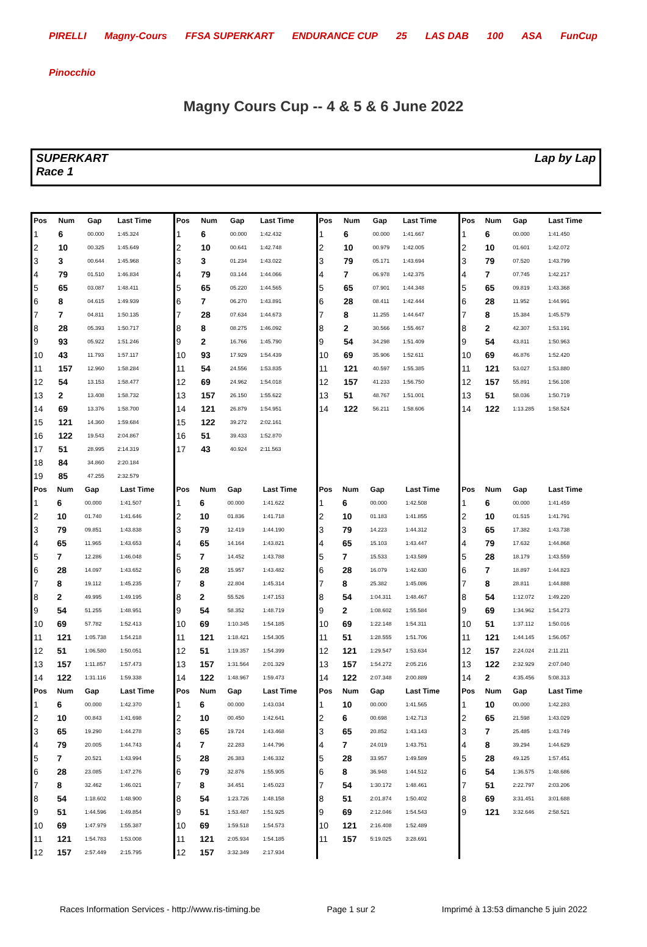PIRELLI Magny-Cours FFSA SUPERKART ENDURANCE CUP 25 LAS DAB 100 ASA FunCup Pinocchio
Magny Cours Cup -- 4 & 5 & 6 June 2022
SUPERKART
Race 1
Lap by Lap
| Pos | Num | Gap | Last Time |
| --- | --- | --- | --- |
| 1 | 6 | 00.000 | 1:45.324 |
| 2 | 10 | 00.325 | 1:45.649 |
| 3 | 3 | 00.644 | 1:45.968 |
| 4 | 79 | 01.510 | 1:46.834 |
| 5 | 65 | 03.087 | 1:48.411 |
| 6 | 8 | 04.615 | 1:49.939 |
| 7 | 7 | 04.811 | 1:50.135 |
| 8 | 28 | 05.393 | 1:50.717 |
| 9 | 93 | 05.922 | 1:51.246 |
| 10 | 43 | 11.793 | 1:57.117 |
| 11 | 157 | 12.960 | 1:58.284 |
| 12 | 54 | 13.153 | 1:58.477 |
| 13 | 2 | 13.408 | 1:58.732 |
| 14 | 69 | 13.376 | 1:58.700 |
| 15 | 121 | 14.360 | 1:59.684 |
| 16 | 122 | 19.543 | 2:04.867 |
| 17 | 51 | 28.995 | 2:14.319 |
| 18 | 84 | 34.860 | 2:20.184 |
| 19 | 85 | 47.255 | 2:32.579 |
| Pos | Num | Gap | Last Time |
| --- | --- | --- | --- |
| 1 | 6 | 00.000 | 1:42.432 |
| 2 | 10 | 00.641 | 1:42.748 |
| 3 | 3 | 01.234 | 1:43.022 |
| 4 | 79 | 03.144 | 1:44.066 |
| 5 | 65 | 05.220 | 1:44.565 |
| 6 | 7 | 06.270 | 1:43.891 |
| 7 | 28 | 07.634 | 1:44.673 |
| 8 | 8 | 08.275 | 1:46.092 |
| 9 | 2 | 16.766 | 1:45.790 |
| 10 | 93 | 17.929 | 1:54.439 |
| 11 | 54 | 24.556 | 1:53.835 |
| 12 | 69 | 24.962 | 1:54.018 |
| 13 | 157 | 26.150 | 1:55.622 |
| 14 | 121 | 26.879 | 1:54.951 |
| 15 | 122 | 39.272 | 2:02.161 |
| 16 | 51 | 39.433 | 1:52.870 |
| 17 | 43 | 40.924 | 2:11.563 |
| Pos | Num | Gap | Last Time |
| --- | --- | --- | --- |
| 1 | 6 | 00.000 | 1:41.667 |
| 2 | 10 | 00.979 | 1:42.005 |
| 3 | 79 | 05.171 | 1:43.694 |
| 4 | 7 | 06.978 | 1:42.375 |
| 5 | 65 | 07.901 | 1:44.348 |
| 6 | 28 | 08.411 | 1:42.444 |
| 7 | 8 | 11.255 | 1:44.647 |
| 8 | 2 | 30.566 | 1:55.467 |
| 9 | 54 | 34.298 | 1:51.409 |
| 10 | 69 | 35.906 | 1:52.611 |
| 11 | 121 | 40.597 | 1:55.385 |
| 12 | 157 | 41.233 | 1:56.750 |
| 13 | 51 | 48.767 | 1:51.001 |
| 14 | 122 | 56.211 | 1:58.606 |
| Pos | Num | Gap | Last Time |
| --- | --- | --- | --- |
| 1 | 6 | 00.000 | 1:41.450 |
| 2 | 10 | 01.601 | 1:42.072 |
| 3 | 79 | 07.520 | 1:43.799 |
| 4 | 7 | 07.745 | 1:42.217 |
| 5 | 65 | 09.819 | 1:43.368 |
| 6 | 28 | 11.952 | 1:44.991 |
| 7 | 8 | 15.384 | 1:45.579 |
| 8 | 2 | 42.307 | 1:53.191 |
| 9 | 54 | 43.811 | 1:50.963 |
| 10 | 69 | 46.876 | 1:52.420 |
| 11 | 121 | 53.027 | 1:53.880 |
| 12 | 157 | 55.891 | 1:56.108 |
| 13 | 51 | 58.036 | 1:50.719 |
| 14 | 122 | 1:13.285 | 1:58.524 |
| Pos | Num | Gap | Last Time |
| --- | --- | --- | --- |
| 1 | 6 | 00.000 | 1:41.507 |
| 2 | 10 | 01.740 | 1:41.646 |
| 3 | 79 | 09.851 | 1:43.838 |
| 4 | 65 | 11.965 | 1:43.653 |
| 5 | 7 | 12.286 | 1:46.048 |
| 6 | 28 | 14.097 | 1:43.652 |
| 7 | 8 | 19.112 | 1:45.235 |
| 8 | 2 | 49.995 | 1:49.195 |
| 9 | 54 | 51.255 | 1:48.951 |
| 10 | 69 | 57.782 | 1:52.413 |
| 11 | 121 | 1:05.738 | 1:54.218 |
| 12 | 51 | 1:06.580 | 1:50.051 |
| 13 | 157 | 1:11.857 | 1:57.473 |
| 14 | 122 | 1:31.116 | 1:59.338 |
| Pos | Num | Gap | Last Time |
| --- | --- | --- | --- |
| 1 | 6 | 00.000 | 1:41.622 |
| 2 | 10 | 01.836 | 1:41.718 |
| 3 | 79 | 12.419 | 1:44.190 |
| 4 | 65 | 14.164 | 1:43.821 |
| 5 | 7 | 14.452 | 1:43.788 |
| 6 | 28 | 15.957 | 1:43.482 |
| 7 | 8 | 22.804 | 1:45.314 |
| 8 | 2 | 55.526 | 1:47.153 |
| 9 | 54 | 58.352 | 1:48.719 |
| 10 | 69 | 1:10.345 | 1:54.185 |
| 11 | 121 | 1:18.421 | 1:54.305 |
| 12 | 51 | 1:19.357 | 1:54.399 |
| 13 | 157 | 1:31.564 | 2:01.329 |
| 14 | 122 | 1:48.967 | 1:59.473 |
| Pos | Num | Gap | Last Time |
| --- | --- | --- | --- |
| 1 | 6 | 00.000 | 1:42.508 |
| 2 | 10 | 01.183 | 1:41.855 |
| 3 | 79 | 14.223 | 1:44.312 |
| 4 | 65 | 15.103 | 1:43.447 |
| 5 | 7 | 15.533 | 1:43.589 |
| 6 | 28 | 16.079 | 1:42.630 |
| 7 | 8 | 25.382 | 1:45.086 |
| 8 | 54 | 1:04.311 | 1:48.467 |
| 9 | 2 | 1:08.602 | 1:55.584 |
| 10 | 69 | 1:22.148 | 1:54.311 |
| 11 | 51 | 1:28.555 | 1:51.706 |
| 12 | 121 | 1:29.547 | 1:53.634 |
| 13 | 157 | 1:54.272 | 2:05.216 |
| 14 | 122 | 2:07.348 | 2:00.889 |
| Pos | Num | Gap | Last Time |
| --- | --- | --- | --- |
| 1 | 6 | 00.000 | 1:41.459 |
| 2 | 10 | 01.515 | 1:41.791 |
| 3 | 65 | 17.382 | 1:43.738 |
| 4 | 79 | 17.632 | 1:44.868 |
| 5 | 28 | 18.179 | 1:43.559 |
| 6 | 7 | 18.897 | 1:44.823 |
| 7 | 8 | 28.811 | 1:44.888 |
| 8 | 54 | 1:12.072 | 1:49.220 |
| 9 | 69 | 1:34.962 | 1:54.273 |
| 10 | 51 | 1:37.112 | 1:50.016 |
| 11 | 121 | 1:44.145 | 1:56.057 |
| 12 | 157 | 2:24.024 | 2:11.211 |
| 13 | 122 | 2:32.929 | 2:07.040 |
| 14 | 2 | 4:35.456 | 5:08.313 |
| Pos | Num | Gap | Last Time |
| --- | --- | --- | --- |
| 1 | 6 | 00.000 | 1:42.370 |
| 2 | 10 | 00.843 | 1:41.698 |
| 3 | 65 | 19.290 | 1:44.278 |
| 4 | 79 | 20.005 | 1:44.743 |
| 5 | 7 | 20.521 | 1:43.994 |
| 6 | 28 | 23.085 | 1:47.276 |
| 7 | 8 | 32.462 | 1:46.021 |
| 8 | 54 | 1:18.602 | 1:48.900 |
| 9 | 51 | 1:44.596 | 1:49.854 |
| 10 | 69 | 1:47.979 | 1:55.387 |
| 11 | 121 | 1:54.783 | 1:53.008 |
| 12 | 157 | 2:57.449 | 2:15.795 |
| Pos | Num | Gap | Last Time |
| --- | --- | --- | --- |
| 1 | 6 | 00.000 | 1:43.034 |
| 2 | 10 | 00.450 | 1:42.641 |
| 3 | 65 | 19.724 | 1:43.468 |
| 4 | 7 | 22.283 | 1:44.796 |
| 5 | 28 | 26.383 | 1:46.332 |
| 6 | 79 | 32.876 | 1:55.905 |
| 7 | 8 | 34.451 | 1:45.023 |
| 8 | 54 | 1:23.726 | 1:48.158 |
| 9 | 51 | 1:53.487 | 1:51.925 |
| 10 | 69 | 1:59.518 | 1:54.573 |
| 11 | 121 | 2:05.934 | 1:54.185 |
| 12 | 157 | 3:32.349 | 2:17.934 |
| Pos | Num | Gap | Last Time |
| --- | --- | --- | --- |
| 1 | 10 | 00.000 | 1:41.565 |
| 2 | 6 | 00.698 | 1:42.713 |
| 3 | 65 | 20.852 | 1:43.143 |
| 4 | 7 | 24.019 | 1:43.751 |
| 5 | 28 | 33.957 | 1:49.589 |
| 6 | 8 | 36.948 | 1:44.512 |
| 7 | 54 | 1:30.172 | 1:48.461 |
| 8 | 51 | 2:01.874 | 1:50.402 |
| 9 | 69 | 2:12.046 | 1:54.543 |
| 10 | 121 | 2:16.408 | 1:52.489 |
| 11 | 157 | 5:19.025 | 3:28.691 |
| Pos | Num | Gap | Last Time |
| --- | --- | --- | --- |
| 1 | 10 | 00.000 | 1:42.283 |
| 2 | 65 | 21.598 | 1:43.029 |
| 3 | 7 | 25.485 | 1:43.749 |
| 4 | 8 | 39.294 | 1:44.629 |
| 5 | 28 | 49.125 | 1:57.451 |
| 6 | 54 | 1:36.575 | 1:48.686 |
| 7 | 51 | 2:22.797 | 2:03.206 |
| 8 | 69 | 3:31.451 | 3:01.688 |
| 9 | 121 | 3:32.646 | 2:58.521 |
Races Information Services - http://www.ris-timing.be Page 1 sur 2 Imprimé à 13:53 dimanche 5 juin 2022